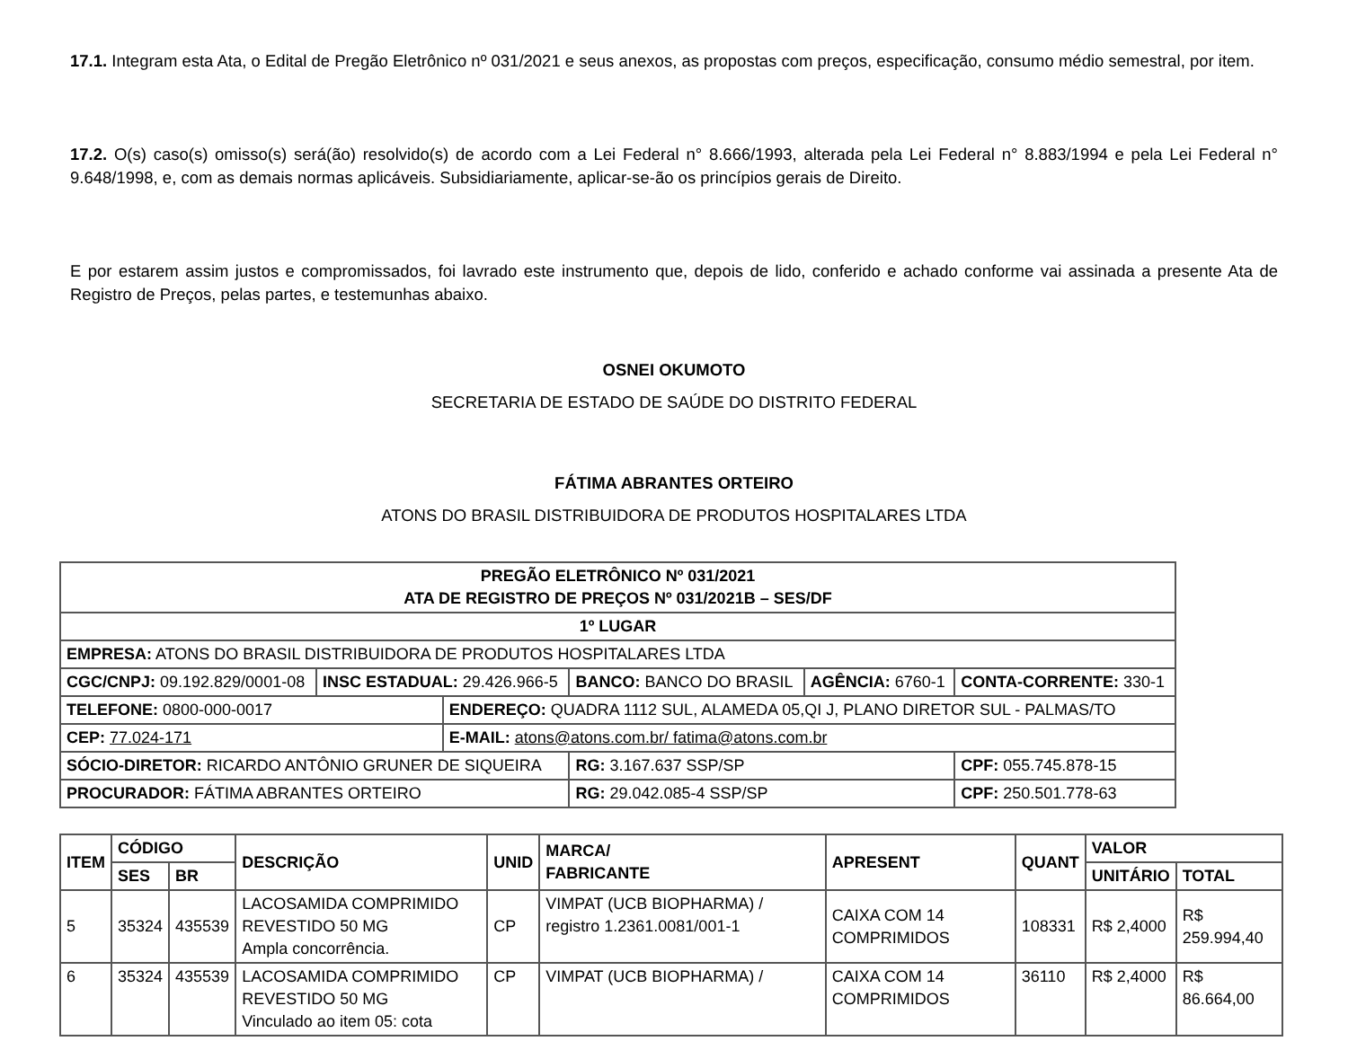17.1. Integram esta Ata, o Edital de Pregão Eletrônico nº 031/2021 e seus anexos, as propostas com preços, especificação, consumo médio semestral, por item.
17.2. O(s) caso(s) omisso(s) será(ão) resolvido(s) de acordo com a Lei Federal n° 8.666/1993, alterada pela Lei Federal n° 8.883/1994 e pela Lei Federal n° 9.648/1998, e, com as demais normas aplicáveis. Subsidiariamente, aplicar-se-ão os princípios gerais de Direito.
E por estarem assim justos e compromissados, foi lavrado este instrumento que, depois de lido, conferido e achado conforme vai assinada a presente Ata de Registro de Preços, pelas partes, e testemunhas abaixo.
OSNEI OKUMOTO
SECRETARIA DE ESTADO DE SAÚDE DO DISTRITO FEDERAL
FÁTIMA ABRANTES ORTEIRO
ATONS DO BRASIL DISTRIBUIDORA DE PRODUTOS HOSPITALARES LTDA
| PREGÃO ELETRÔNICO Nº 031/2021 ATA DE REGISTRO DE PREÇOS Nº 031/2021B – SES/DF | | | | | |
| 1º LUGAR | | | | | |
| EMPRESA: ATONS DO BRASIL DISTRIBUIDORA DE PRODUTOS HOSPITALARES LTDA | | | | | |
| CGC/CNPJ: 09.192.829/0001-08 | INSC ESTADUAL: 29.426.966-5 | | BANCO: BANCO DO BRASIL | AGÊNCIA: 6760-1 | CONTA-CORRENTE: 330-1 |
| TELEFONE: 0800-000-0017 | | ENDEREÇO: QUADRA 1112 SUL, ALAMEDA 05,QI J, PLANO DIRETOR SUL - PALMAS/TO | | | |
| CEP: 77.024-171 | | E-MAIL: atons@atons.com.br/ fatima@atons.com.br | | | |
| SÓCIO-DIRETOR: RICARDO ANTÔNIO GRUNER DE SIQUEIRA | | | RG: 3.167.637 SSP/SP | | CPF: 055.745.878-15 |
| PROCURADOR: FÁTIMA ABRANTES ORTEIRO | | | RG: 29.042.085-4 SSP/SP | | CPF: 250.501.778-63 |
| ITEM | CÓDIGO | | DESCRIÇÃO | UNID | MARCA/ FABRICANTE | APRESENT | QUANT | VALOR | |
| --- | --- | --- | --- | --- | --- | --- | --- | --- | --- |
| | SES | BR | | | | | | UNITÁRIO | TOTAL |
| 5 | 35324 | 435539 | LACOSAMIDA COMPRIMIDO REVESTIDO 50 MG Ampla concorrência. | CP | VIMPAT (UCB BIOPHARMA) / registro 1.2361.0081/001-1 | CAIXA COM 14 COMPRIMIDOS | 108331 | R$ 2,4000 | R$ 259.994,40 |
| 6 | 35324 | 435539 | LACOSAMIDA COMPRIMIDO REVESTIDO 50 MG Vinculado ao item 05: cota | CP | VIMPAT (UCB BIOPHARMA) / | CAIXA COM 14 COMPRIMIDOS | 36110 | R$ 2,4000 | R$ 86.664,00 |